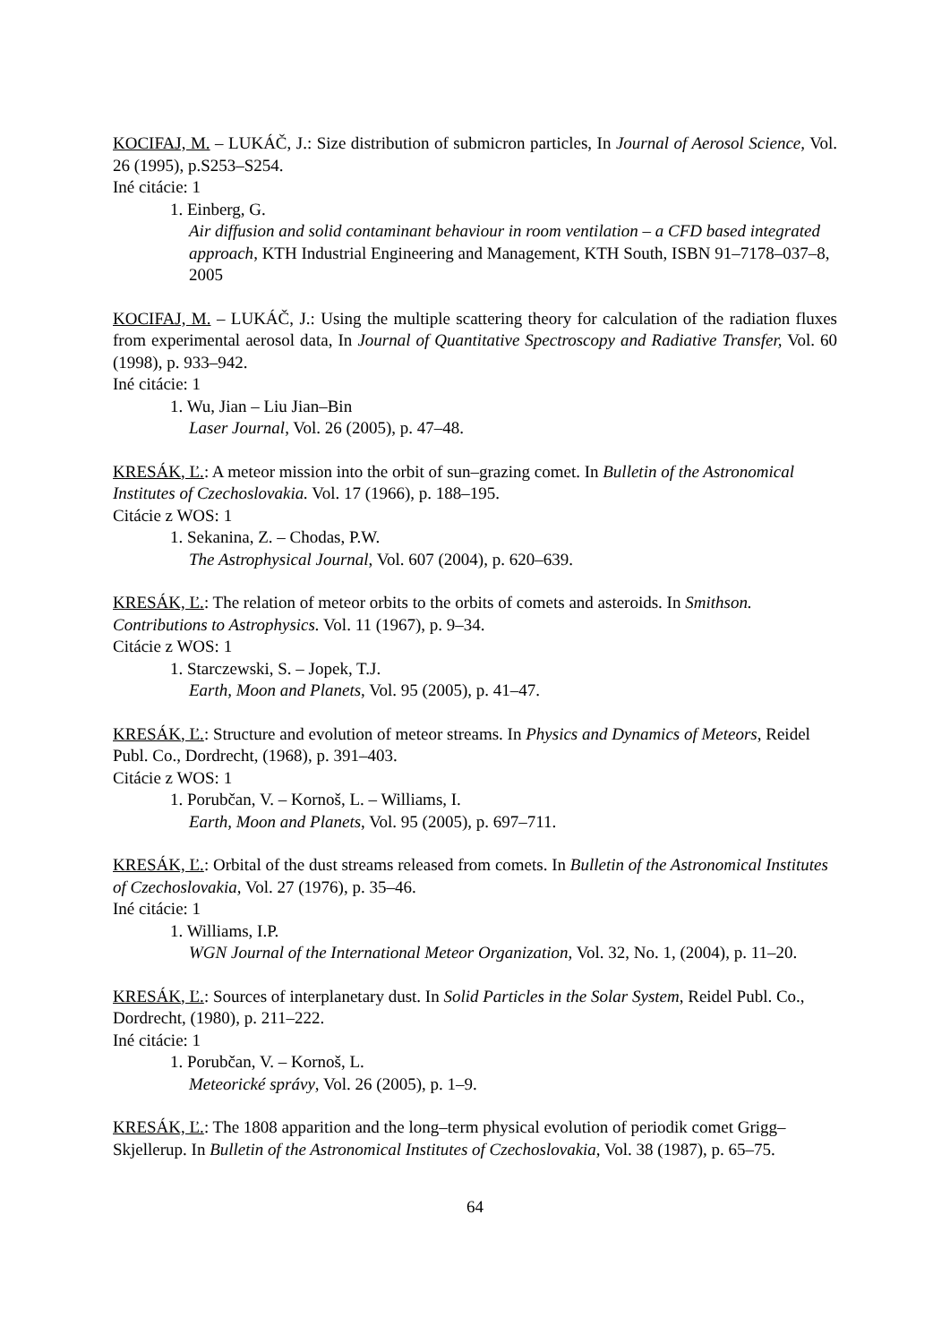KOCIFAJ, M. – LUKÁČ, J.: Size distribution of submicron particles, In Journal of Aerosol Science, Vol. 26 (1995), p.S253–S254.
Iné citácie: 1
1. Einberg, G.
Air diffusion and solid contaminant behaviour in room ventilation – a CFD based integrated approach, KTH Industrial Engineering and Management, KTH South, ISBN 91–7178–037–8, 2005
KOCIFAJ, M. – LUKÁČ, J.: Using the multiple scattering theory for calculation of the radiation fluxes from experimental aerosol data, In Journal of Quantitative Spectroscopy and Radiative Transfer, Vol. 60 (1998), p. 933–942.
Iné citácie: 1
1. Wu, Jian – Liu Jian–Bin
Laser Journal, Vol. 26 (2005), p. 47–48.
KRESÁK, Ľ.: A meteor mission into the orbit of sun–grazing comet. In Bulletin of the Astronomical Institutes of Czechoslovakia. Vol. 17 (1966), p. 188–195.
Citácie z WOS: 1
1. Sekanina, Z. – Chodas, P.W.
The Astrophysical Journal, Vol. 607 (2004), p. 620–639.
KRESÁK, Ľ.: The relation of meteor orbits to the orbits of comets and asteroids. In Smithson. Contributions to Astrophysics. Vol. 11 (1967), p. 9–34.
Citácie z WOS: 1
1. Starczewski, S. – Jopek, T.J.
Earth, Moon and Planets, Vol. 95 (2005), p. 41–47.
KRESÁK, Ľ.: Structure and evolution of meteor streams. In Physics and Dynamics of Meteors, Reidel Publ. Co., Dordrecht, (1968), p. 391–403.
Citácie z WOS: 1
1. Porubčan, V. – Kornoš, L. – Williams, I.
Earth, Moon and Planets, Vol. 95 (2005), p. 697–711.
KRESÁK, Ľ.: Orbital of the dust streams released from comets. In Bulletin of the Astronomical Institutes of Czechoslovakia, Vol. 27 (1976), p. 35–46.
Iné citácie: 1
1. Williams, I.P.
WGN Journal of the International Meteor Organization, Vol. 32, No. 1, (2004), p. 11–20.
KRESÁK, Ľ.: Sources of interplanetary dust. In Solid Particles in the Solar System, Reidel Publ. Co., Dordrecht, (1980), p. 211–222.
Iné citácie: 1
1. Porubčan, V. – Kornoš, L.
Meteorické správy, Vol. 26 (2005), p. 1–9.
KRESÁK, Ľ.: The 1808 apparition and the long–term physical evolution of periodik comet Grigg–Skjellerup. In Bulletin of the Astronomical Institutes of Czechoslovakia, Vol. 38 (1987), p. 65–75.
64